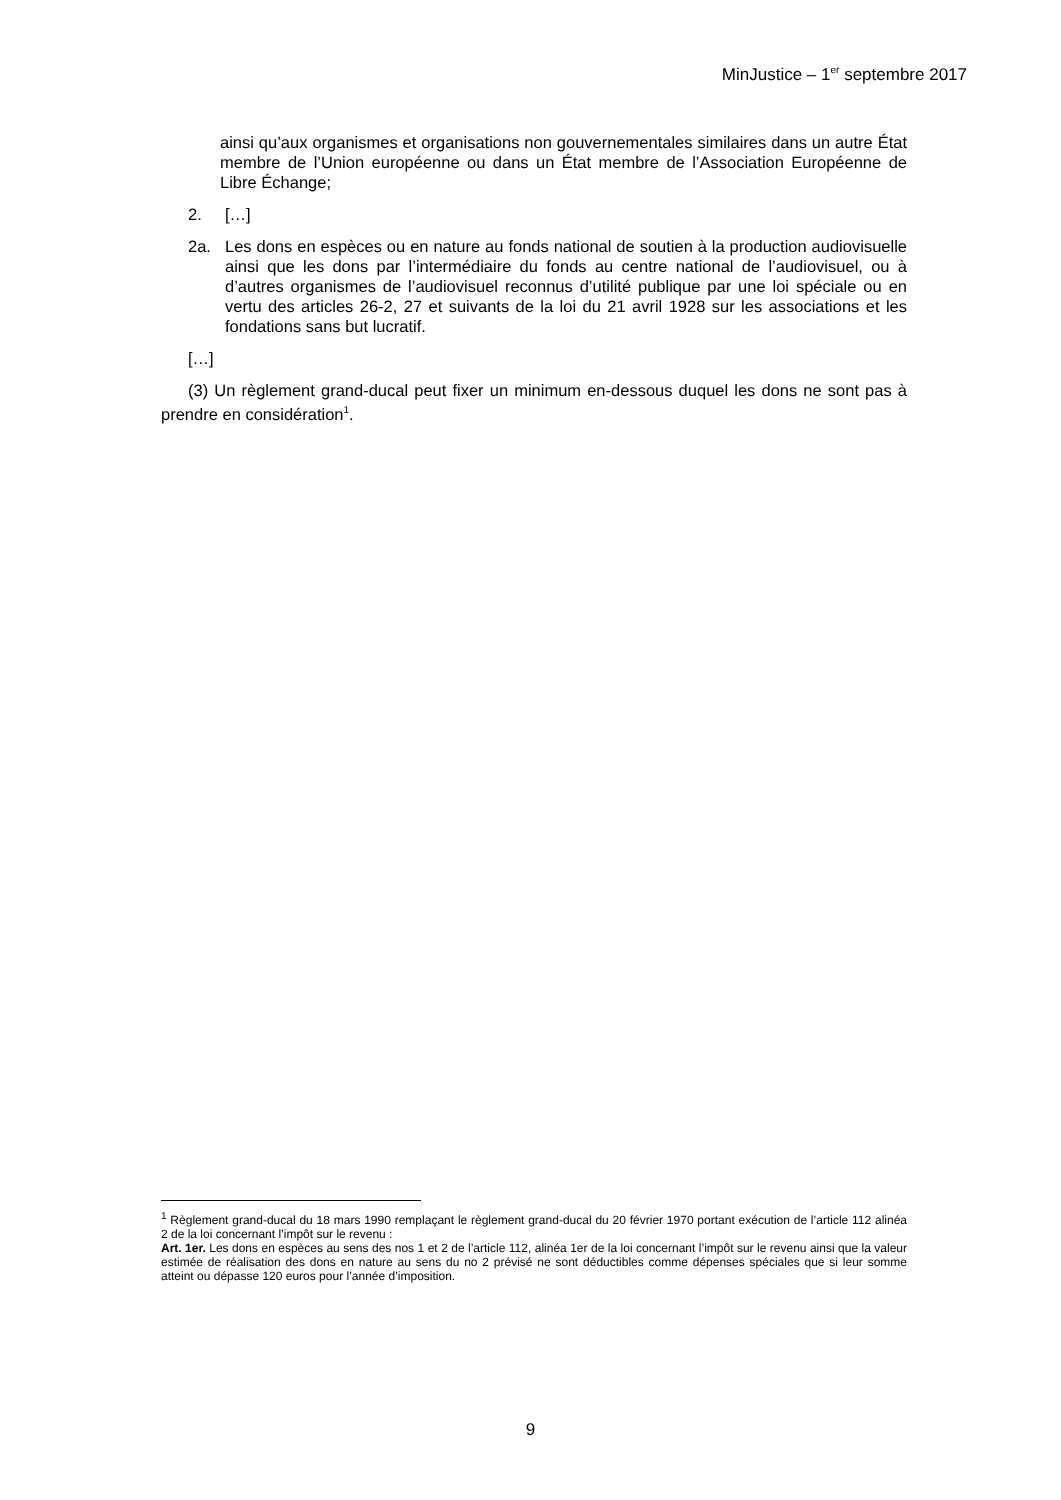MinJustice – 1<sup>er</sup> septembre 2017
ainsi qu’aux organismes et organisations non gouvernementales similaires dans un autre État membre de l’Union européenne ou dans un État membre de l’Association Européenne de Libre Échange;
2. […]
2a. Les dons en espèces ou en nature au fonds national de soutien à la production audiovisuelle ainsi que les dons par l’intermédiaire du fonds au centre national de l’audiovisuel, ou à d’autres organismes de l’audiovisuel reconnus d’utilité publique par une loi spéciale ou en vertu des articles 26-2, 27 et suivants de la loi du 21 avril 1928 sur les associations et les fondations sans but lucratif.
[…]
(3) Un règlement grand-ducal peut fixer un minimum en-dessous duquel les dons ne sont pas à prendre en considération<sup>1</sup>.
<sup>1</sup> Règlement grand-ducal du 18 mars 1990 remplaçant le règlement grand-ducal du 20 février 1970 portant exécution de l’article 112 alinéa 2 de la loi concernant l’impôt sur le revenu :
Art. 1er. Les dons en espèces au sens des nos 1 et 2 de l’article 112, alinéa 1er de la loi concernant l’impôt sur le revenu ainsi que la valeur estimée de réalisation des dons en nature au sens du no 2 prévisé ne sont déductibles comme dépenses spéciales que si leur somme atteint ou dépasse 120 euros pour l’année d’imposition.
9